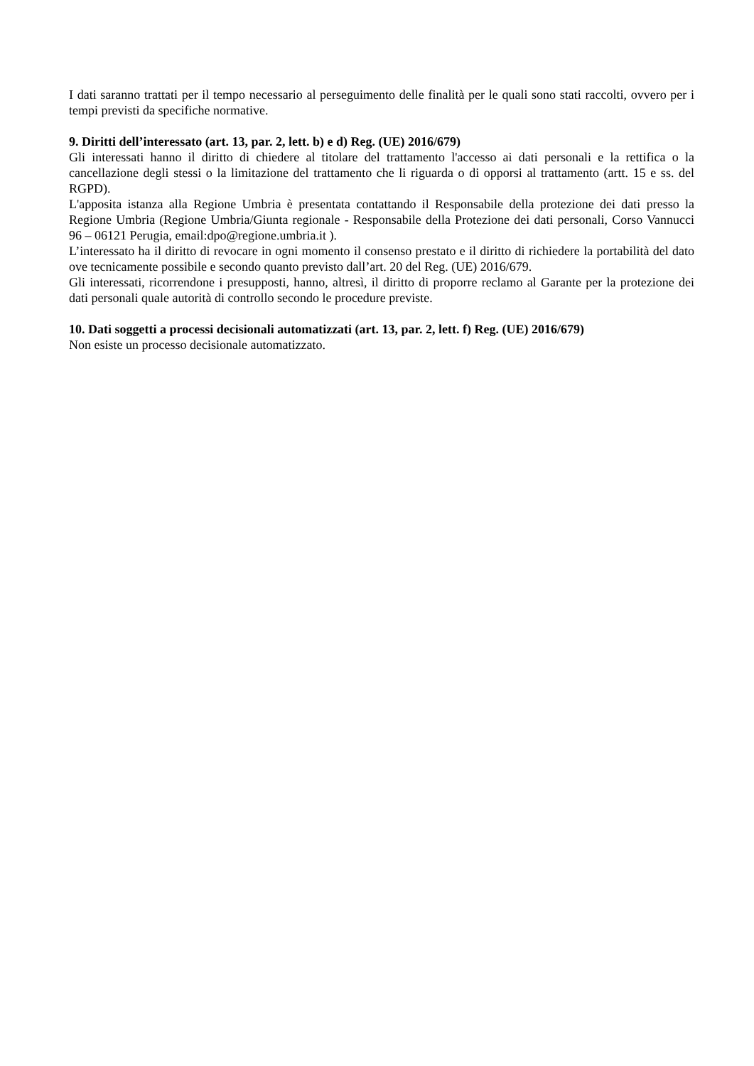I dati saranno trattati per il tempo necessario al perseguimento delle finalità per le quali sono stati raccolti, ovvero per i tempi previsti da specifiche normative.
9. Diritti dell’interessato (art. 13, par. 2, lett. b) e d) Reg. (UE) 2016/679)
Gli interessati hanno il diritto di chiedere al titolare del trattamento l'accesso ai dati personali e la rettifica o la cancellazione degli stessi o la limitazione del trattamento che li riguarda o di opporsi al trattamento (artt. 15 e ss. del RGPD).
L'apposita istanza alla Regione Umbria è presentata contattando il Responsabile della protezione dei dati presso la Regione Umbria (Regione Umbria/Giunta regionale - Responsabile della Protezione dei dati personali, Corso Vannucci 96 – 06121 Perugia, email:dpo@regione.umbria.it ).
L’interessato ha il diritto di revocare in ogni momento il consenso prestato e il diritto di richiedere la portabilità del dato ove tecnicamente possibile e secondo quanto previsto dall’art. 20 del Reg. (UE) 2016/679.
Gli interessati, ricorrendone i presupposti, hanno, altresì, il diritto di proporre reclamo al Garante per la protezione dei dati personali quale autorità di controllo secondo le procedure previste.
10. Dati soggetti a processi decisionali automatizzati (art. 13, par. 2, lett. f) Reg. (UE) 2016/679)
Non esiste un processo decisionale automatizzato.